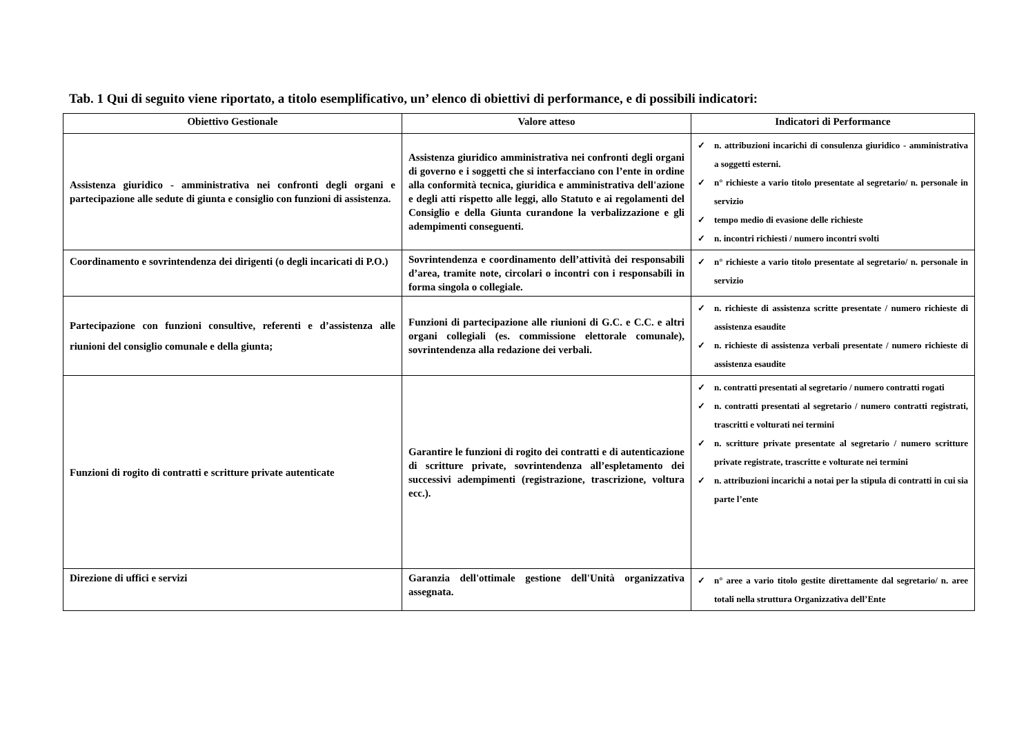Tab. 1 Qui di seguito viene riportato, a titolo esemplificativo, un’ elenco di obiettivi di performance, e di possibili indicatori:
| Obiettivo Gestionale | Valore atteso | Indicatori di Performance |
| --- | --- | --- |
| Assistenza giuridico - amministrativa nei confronti degli organi e partecipazione alle sedute di giunta e consiglio con funzioni di assistenza. | Assistenza giuridico amministrativa nei confronti degli organi di governo e i soggetti che si interfacciano con l’ente in ordine alla conformità tecnica, giuridica e amministrativa dell'azione e degli atti rispetto alle leggi, allo Statuto e ai regolamenti del Consiglio e della Giunta curandone la verbalizzazione e gli adempimenti conseguenti. | ✓ n. attribuzioni incarichi di consulenza giuridico - amministrativa a soggetti esterni. ✓ n° richieste a vario titolo presentate al segretario/ n. personale in servizio ✓ tempo medio di evasione delle richieste ✓ n. incontri richiesti / numero incontri svolti |
| Coordinamento e sovrintendenza dei dirigenti (o degli incaricati di P.O.) | Sovrintendenza e coordinamento dell’attività dei responsabili d’area, tramite note, circolari o incontri con i responsabili in forma singola o collegiale. | ✓ n° richieste a vario titolo presentate al segretario/ n. personale in servizio |
| Partecipazione con funzioni consultive, referenti e d’assistenza alle riunioni del consiglio comunale e della giunta; | Funzioni di partecipazione alle riunioni di G.C. e C.C. e altri organi collegiali (es. commissione elettorale comunale), sovrintendenza alla redazione dei verbali. | ✓ n. richieste di assistenza scritte presentate / numero richieste di assistenza esaudite ✓ n. richieste di assistenza verbali presentate / numero richieste di assistenza esaudite |
| Funzioni di rogito di contratti e scritture private autenticate | Garantire le funzioni di rogito dei contratti e di autenticazione di scritture private, sovrintendenza all’espletamento dei successivi adempimenti (registrazione, trascrizione, voltura ecc.). | ✓ n. contratti presentati al segretario / numero contratti rogati ✓ n. contratti presentati al segretario / numero contratti registrati, trascritti e volturati nei termini ✓ n. scritture private presentate al segretario / numero scritture private registrate, trascritte e volturate nei termini ✓ n. attribuzioni incarichi a notai per la stipula di contratti in cui sia parte l’ente |
| Direzione di uffici e servizi | Garanzia dell'ottimale gestione dell'Unità organizzativa assegnata. | ✓ n° aree a vario titolo gestite direttamente dal segretario/ n. aree totali nella struttura Organizzativa dell’Ente |